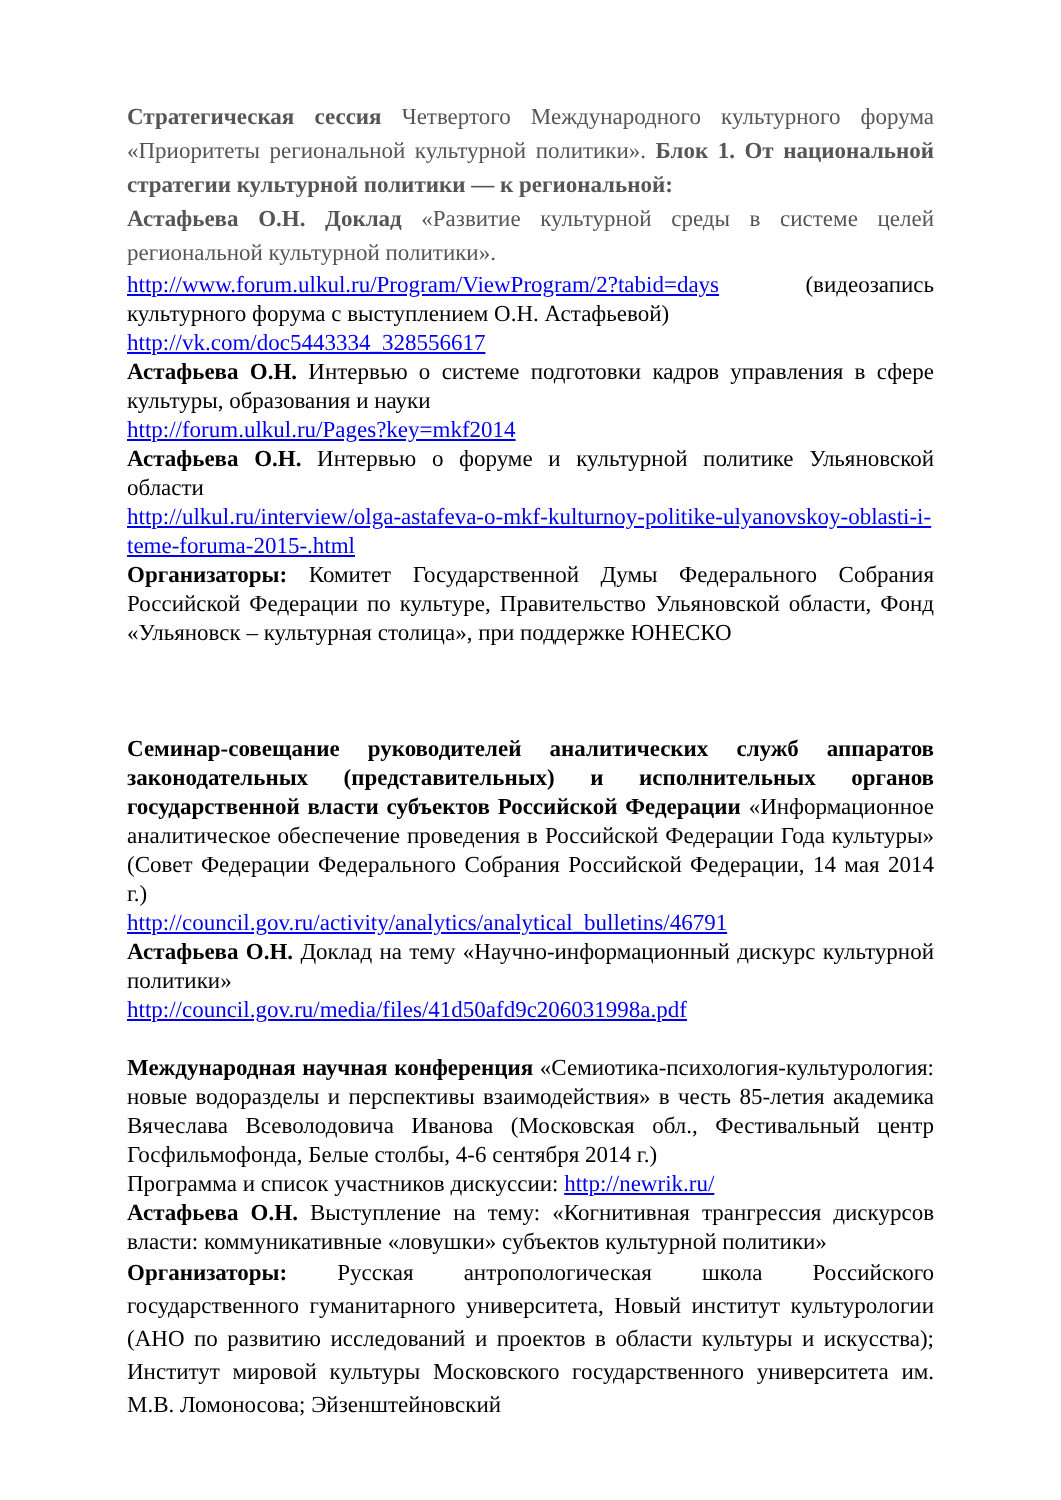Стратегическая сессия Четвертого Международного культурного форума «Приоритеты региональной культурной политики». Блок 1. От национальной стратегии культурной политики — к региональной:
Астафьева О.Н. Доклад «Развитие культурной среды в системе целей региональной культурной политики».
http://www.forum.ulkul.ru/Program/ViewProgram/2?tabid=days (видеозапись культурного форума с выступлением О.Н. Астафьевой)
http://vk.com/doc5443334_328556617
Астафьева О.Н. Интервью о системе подготовки кадров управления в сфере культуры, образования и науки
http://forum.ulkul.ru/Pages?key=mkf2014
Астафьева О.Н. Интервью о форуме и культурной политике Ульяновской области
http://ulkul.ru/interview/olga-astafeva-o-mkf-kulturnoy-politike-ulyanovskoy-oblasti-i-teme-foruma-2015-.html
Организаторы: Комитет Государственной Думы Федерального Собрания Российской Федерации по культуре, Правительство Ульяновской области, Фонд «Ульяновск – культурная столица», при поддержке ЮНЕСКО
Семинар-совещание руководителей аналитических служб аппаратов законодательных (представительных) и исполнительных органов государственной власти субъектов Российской Федерации «Информационное аналитическое обеспечение проведения в Российской Федерации Года культуры» (Совет Федерации Федерального Собрания Российской Федерации, 14 мая 2014 г.)
http://council.gov.ru/activity/analytics/analytical_bulletins/46791
Астафьева О.Н. Доклад на тему «Научно-информационный дискурс культурной политики»
http://council.gov.ru/media/files/41d50afd9c206031998a.pdf
Международная научная конференция «Семиотика-психология-культурология: новые водоразделы и перспективы взаимодействия» в честь 85-летия академика Вячеслава Всеволодовича Иванова (Московская обл., Фестивальный центр Госфильмофонда, Белые столбы, 4-6 сентября 2014 г.)
Программа и список участников дискуссии: http://newrik.ru/
Астафьева О.Н. Выступление на тему: «Когнитивная трангрессия дискурсов власти: коммуникативные «ловушки» субъектов культурной политики»
Организаторы: Русская антропологическая школа Российского государственного гуманитарного университета, Новый институт культурологии (АНО по развитию исследований и проектов в области культуры и искусства); Институт мировой культуры Московского государственного университета им. М.В. Ломоносова; Эйзенштейновский